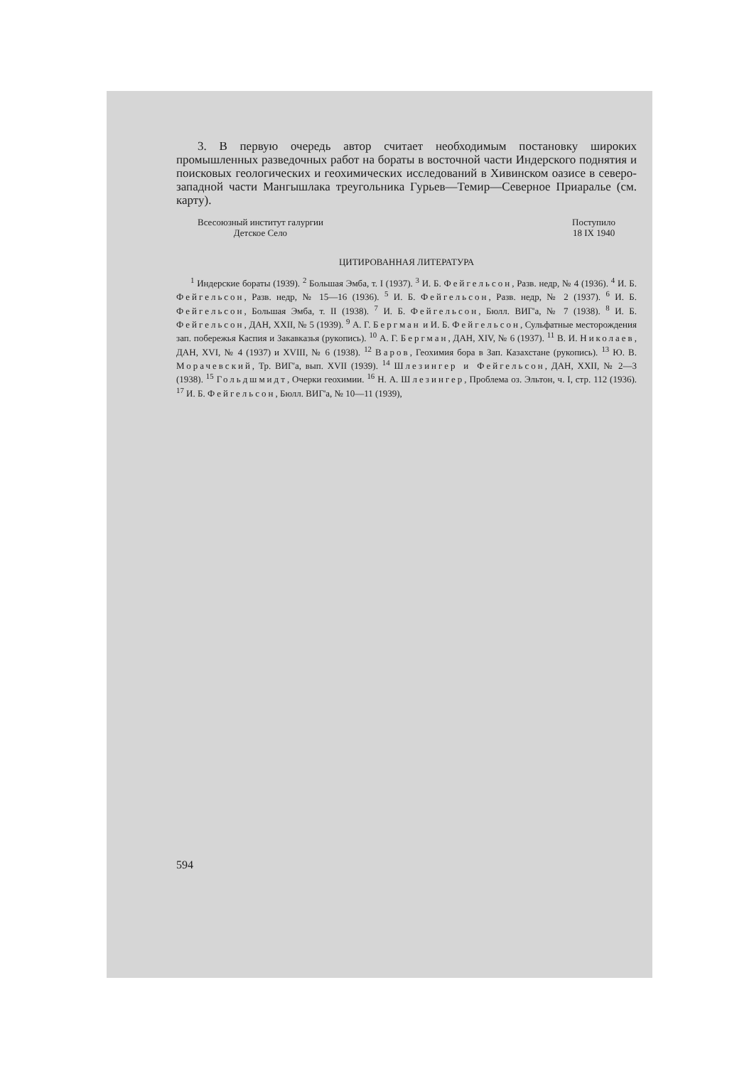3. В первую очередь автор считает необходимым постановку широких промышленных разведочных работ на бораты в восточной части Индерского поднятия и поисковых геологических и геохимических исследований в Хивинском оазисе в северо-западной части Мангышлака треугольника Гурьев—Темир—Северное Приаралье (см. карту).
Всесоюзный институт галургии
Детское Село
Поступило
18 IX 1940
ЦИТИРОВАННАЯ ЛИТЕРАТУРА
<sup>1</sup> Индерские бораты (1939). <sup>2</sup> Большая Эмба, т. I (1937). <sup>3</sup> И. Б. Фейгельсон, Разв. недр, № 4 (1936). <sup>4</sup> И. Б. Фейгельсон, Разв. недр, № 15—16 (1936). <sup>5</sup> И. Б. Фейгельсон, Разв. недр, № 2 (1937). <sup>6</sup> И. Б. Фейгельсон, Большая Эмба, т. II (1938). <sup>7</sup> И. Б. Фейгельсон, Бюлл. ВИГ'а, № 7 (1938). <sup>8</sup> И. Б. Фейгельсон, ДАН, XXII, № 5 (1939). <sup>9</sup> А. Г. Бергман и И. Б. Фейгельсон, Сульфатные месторождения зап. побережья Каспия и Закавказья (рукопись). <sup>10</sup> А. Г. Бергман, ДАН, XIV, № 6 (1937). <sup>11</sup> В. И. Николаев, ДАН, XVI, № 4 (1937) и XVIII, № 6 (1938). <sup>12</sup> Варов, Геохимия бора в Зап. Казахстане (рукопись). <sup>13</sup> Ю. В. Морачевский, Тр. ВИГ'а, вып. XVII (1939). <sup>14</sup> Шлезингер и Фейгельсон, ДАН, XXII, № 2—3 (1938). <sup>15</sup> Гольдшмидт, Очерки геохимии. <sup>16</sup> Н. А. Шлезингер, Проблема оз. Эльтон, ч. I, стр. 112 (1936). <sup>17</sup> И. Б. Фейгельсон, Бюлл. ВИГ'а, № 10—11 (1939),
594